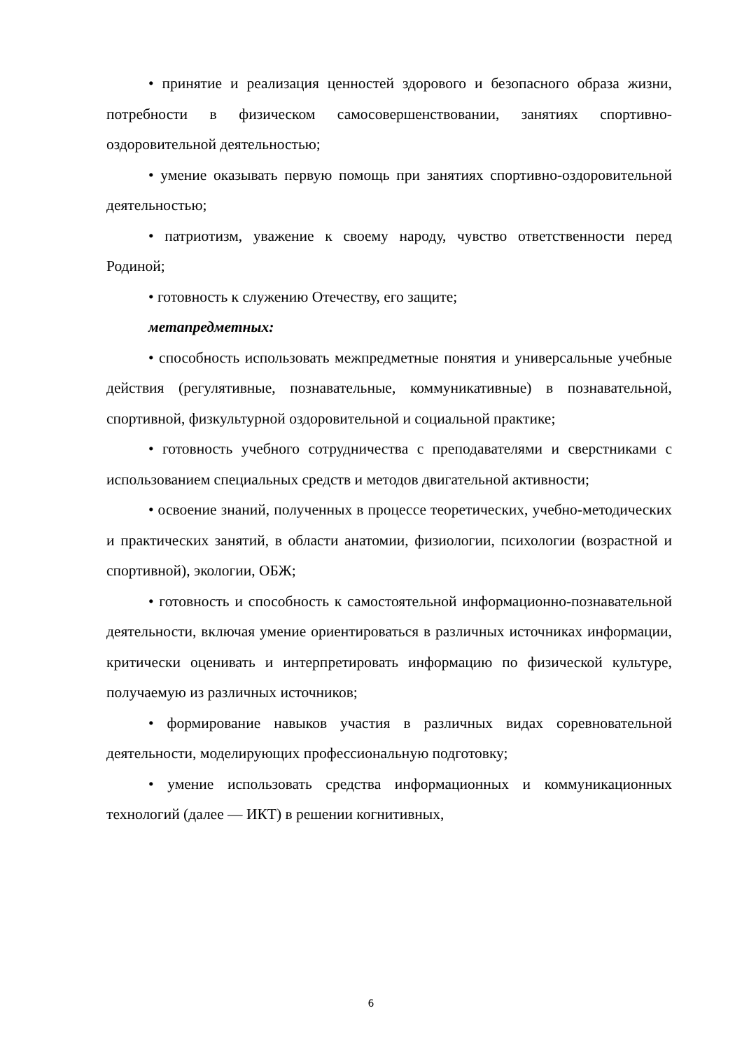• принятие и реализация ценностей здорового и безопасного образа жизни, потребности в физическом самосовершенствовании, занятиях спортивно-оздоровительной деятельностью;
• умение оказывать первую помощь при занятиях спортивно-оздоровительной деятельностью;
• патриотизм, уважение к своему народу, чувство ответственности перед Родиной;
• готовность к служению Отечеству, его защите;
метапредметных:
• способность использовать межпредметные понятия и универсальные учебные действия (регулятивные, познавательные, коммуникативные) в познавательной, спортивной, физкультурной оздоровительной и социальной практике;
• готовность учебного сотрудничества с преподавателями и сверстниками с использованием специальных средств и методов двигательной активности;
• освоение знаний, полученных в процессе теоретических, учебно-методических и практических занятий, в области анатомии, физиологии, психологии (возрастной и спортивной), экологии, ОБЖ;
• готовность и способность к самостоятельной информационно-познавательной деятельности, включая умение ориентироваться в различных источниках информации, критически оценивать и интерпретировать информацию по физической культуре, получаемую из различных источников;
• формирование навыков участия в различных видах соревновательной деятельности, моделирующих профессиональную подготовку;
• умение использовать средства информационных и коммуникационных технологий (далее — ИКТ) в решении когнитивных,
6